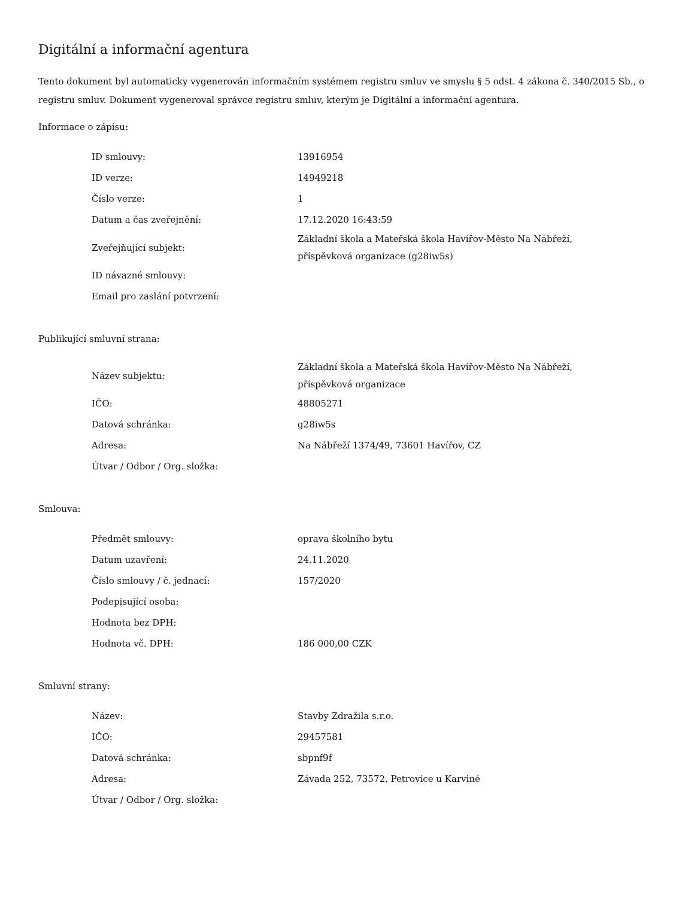Digitální a informační agentura
Tento dokument byl automaticky vygenerován informačním systémem registru smluv ve smyslu § 5 odst. 4 zákona č. 340/2015 Sb., o registru smluv. Dokument vygeneroval správce registru smluv, kterým je Digitální a informační agentura.
Informace o zápisu:
| ID smlouvy: | 13916954 |
| ID verze: | 14949218 |
| Číslo verze: | 1 |
| Datum a čas zveřejnění: | 17.12.2020 16:43:59 |
| Zveřejňující subjekt: | Základní škola a Mateřská škola Havířov-Město Na Nábřeží, příspěvková organizace (g28iw5s) |
| ID návazné smlouvy: | |
| Email pro zaslání potvrzení: | |
Publikující smluvní strana:
| Název subjektu: | Základní škola a Mateřská škola Havířov-Město Na Nábřeží, příspěvková organizace |
| IČO: | 48805271 |
| Datová schránka: | g28iw5s |
| Adresa: | Na Nábřeží 1374/49, 73601 Havířov, CZ |
| Útvar / Odbor / Org. složka: | |
Smlouva:
| Předmět smlouvy: | oprava školního bytu |
| Datum uzavření: | 24.11.2020 |
| Číslo smlouvy / č. jednací: | 157/2020 |
| Podepisující osoba: | |
| Hodnota bez DPH: | |
| Hodnota vč. DPH: | 186 000,00 CZK |
Smluvní strany:
| Název: | Stavby Zdražila s.r.o. |
| IČO: | 29457581 |
| Datová schránka: | sbpnf9f |
| Adresa: | Závada 252, 73572, Petrovice u Karviné |
| Útvar / Odbor / Org. složka: | |